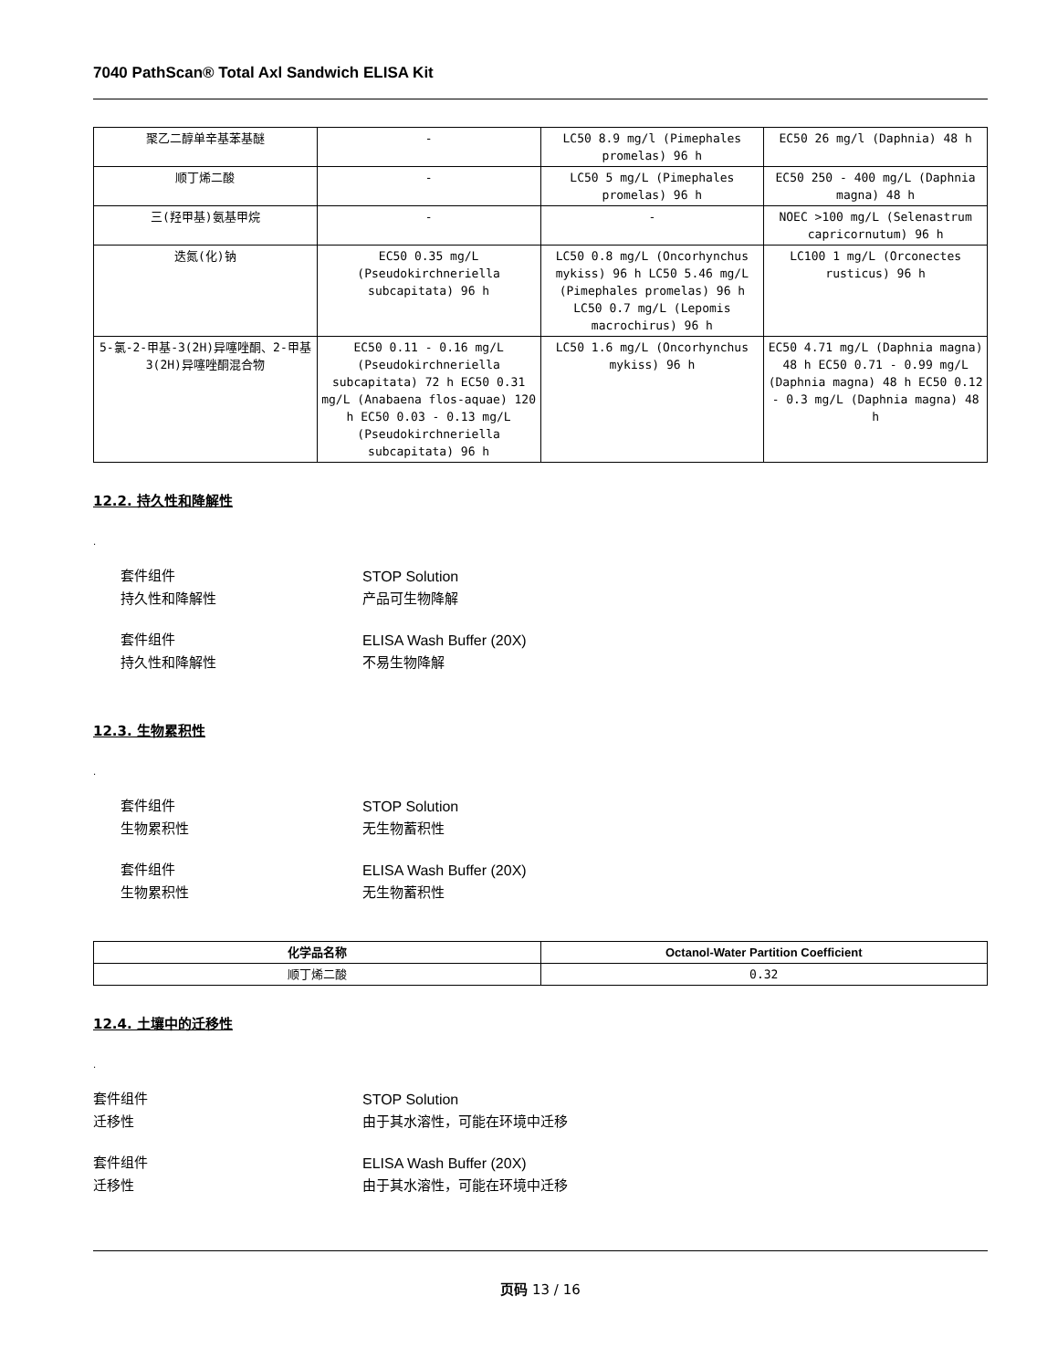7040 PathScan® Total Axl Sandwich ELISA Kit
| 聚乙二醇单辛基苯基醚 | - | LC50 8.9 mg/l (Pimephales promelas) 96 h | EC50 26 mg/l (Daphnia) 48 h |
| 顺丁烯二酸 | - | LC50 5 mg/L (Pimephales promelas) 96 h | EC50 250 - 400 mg/L (Daphnia magna) 48 h |
| 三(羟甲基)氨基甲烷 | - | - | NOEC >100 mg/L (Selenastrum capricornutum) 96 h |
| 迭氮(化)钠 | EC50 0.35 mg/L (Pseudokirchneriella subcapitata) 96 h | LC50 0.8 mg/L (Oncorhynchus mykiss) 96 h LC50 5.46 mg/L (Pimephales promelas) 96 h LC50 0.7 mg/L (Lepomis macrochirus) 96 h | LC100 1 mg/L (Orconectes rusticus) 96 h |
| 5-氯-2-甲基-3(2H)异噻唑酮、2-甲基3(2H)异噻唑酮混合物 | EC50 0.11 - 0.16 mg/L (Pseudokirchneriella subcapitata) 72 h EC50 0.31 mg/L (Anabaena flos-aquae) 120 h EC50 0.03 - 0.13 mg/L (Pseudokirchneriella subcapitata) 96 h | LC50 1.6 mg/L (Oncorhynchus mykiss) 96 h | EC50 4.71 mg/L (Daphnia magna) 48 h EC50 0.71 - 0.99 mg/L (Daphnia magna) 48 h EC50 0.12 - 0.3 mg/L (Daphnia magna) 48 h |
12.2. 持久性和降解性
.
套件组件 STOP Solution 持久性和降解性 产品可生物降解
套件组件 ELISA Wash Buffer (20X) 持久性和降解性 不易生物降解
12.3. 生物累积性
.
套件组件 STOP Solution 生物累积性 无生物蓄积性
套件组件 ELISA Wash Buffer (20X) 生物累积性 无生物蓄积性
| 化学品名称 | Octanol-Water Partition Coefficient |
| --- | --- |
| 顺丁烯二酸 | 0.32 |
12.4. 土壤中的迁移性
.
套件组件 STOP Solution 迁移性 由于其水溶性，可能在环境中迁移
套件组件 ELISA Wash Buffer (20X) 迁移性 由于其水溶性，可能在环境中迁移
页码 13 / 16